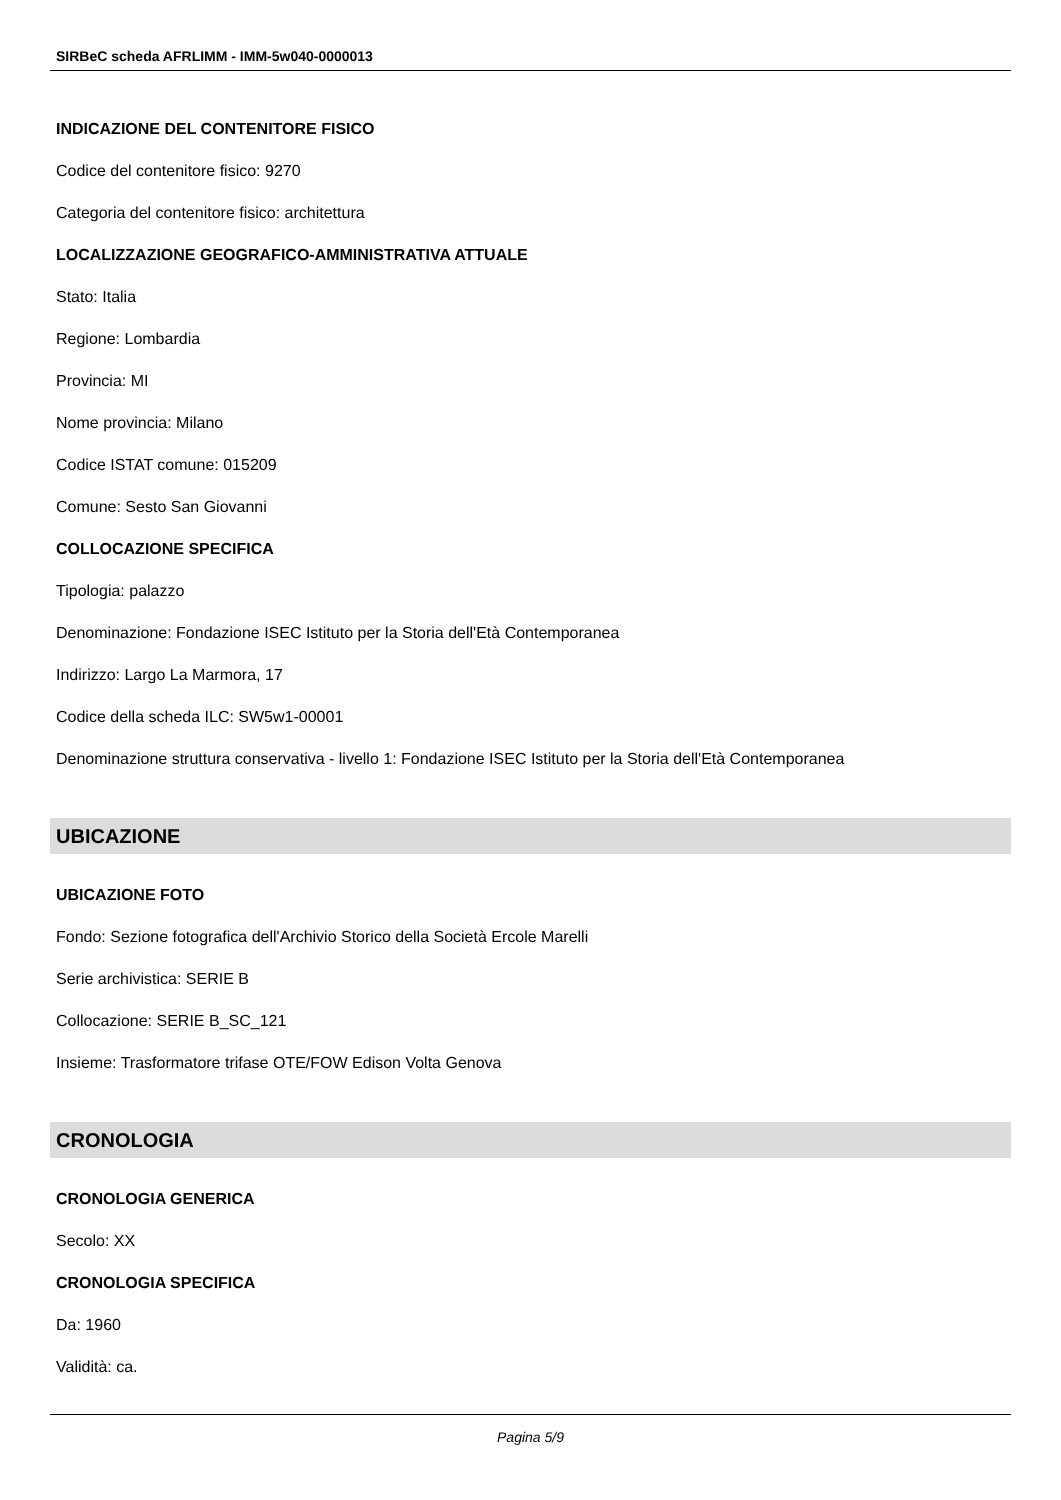SIRBeC scheda AFRLIMM - IMM-5w040-0000013
INDICAZIONE DEL CONTENITORE FISICO
Codice del contenitore fisico: 9270
Categoria del contenitore fisico: architettura
LOCALIZZAZIONE GEOGRAFICO-AMMINISTRATIVA ATTUALE
Stato: Italia
Regione: Lombardia
Provincia: MI
Nome provincia: Milano
Codice ISTAT comune: 015209
Comune: Sesto San Giovanni
COLLOCAZIONE SPECIFICA
Tipologia: palazzo
Denominazione: Fondazione ISEC Istituto per la Storia dell'Età Contemporanea
Indirizzo: Largo La Marmora, 17
Codice della scheda ILC: SW5w1-00001
Denominazione struttura conservativa - livello 1: Fondazione ISEC Istituto per la Storia dell'Età Contemporanea
UBICAZIONE
UBICAZIONE FOTO
Fondo: Sezione fotografica dell'Archivio Storico della Società Ercole Marelli
Serie archivistica: SERIE B
Collocazione: SERIE B_SC_121
Insieme: Trasformatore trifase OTE/FOW Edison Volta Genova
CRONOLOGIA
CRONOLOGIA GENERICA
Secolo: XX
CRONOLOGIA SPECIFICA
Da: 1960
Validità: ca.
Pagina 5/9